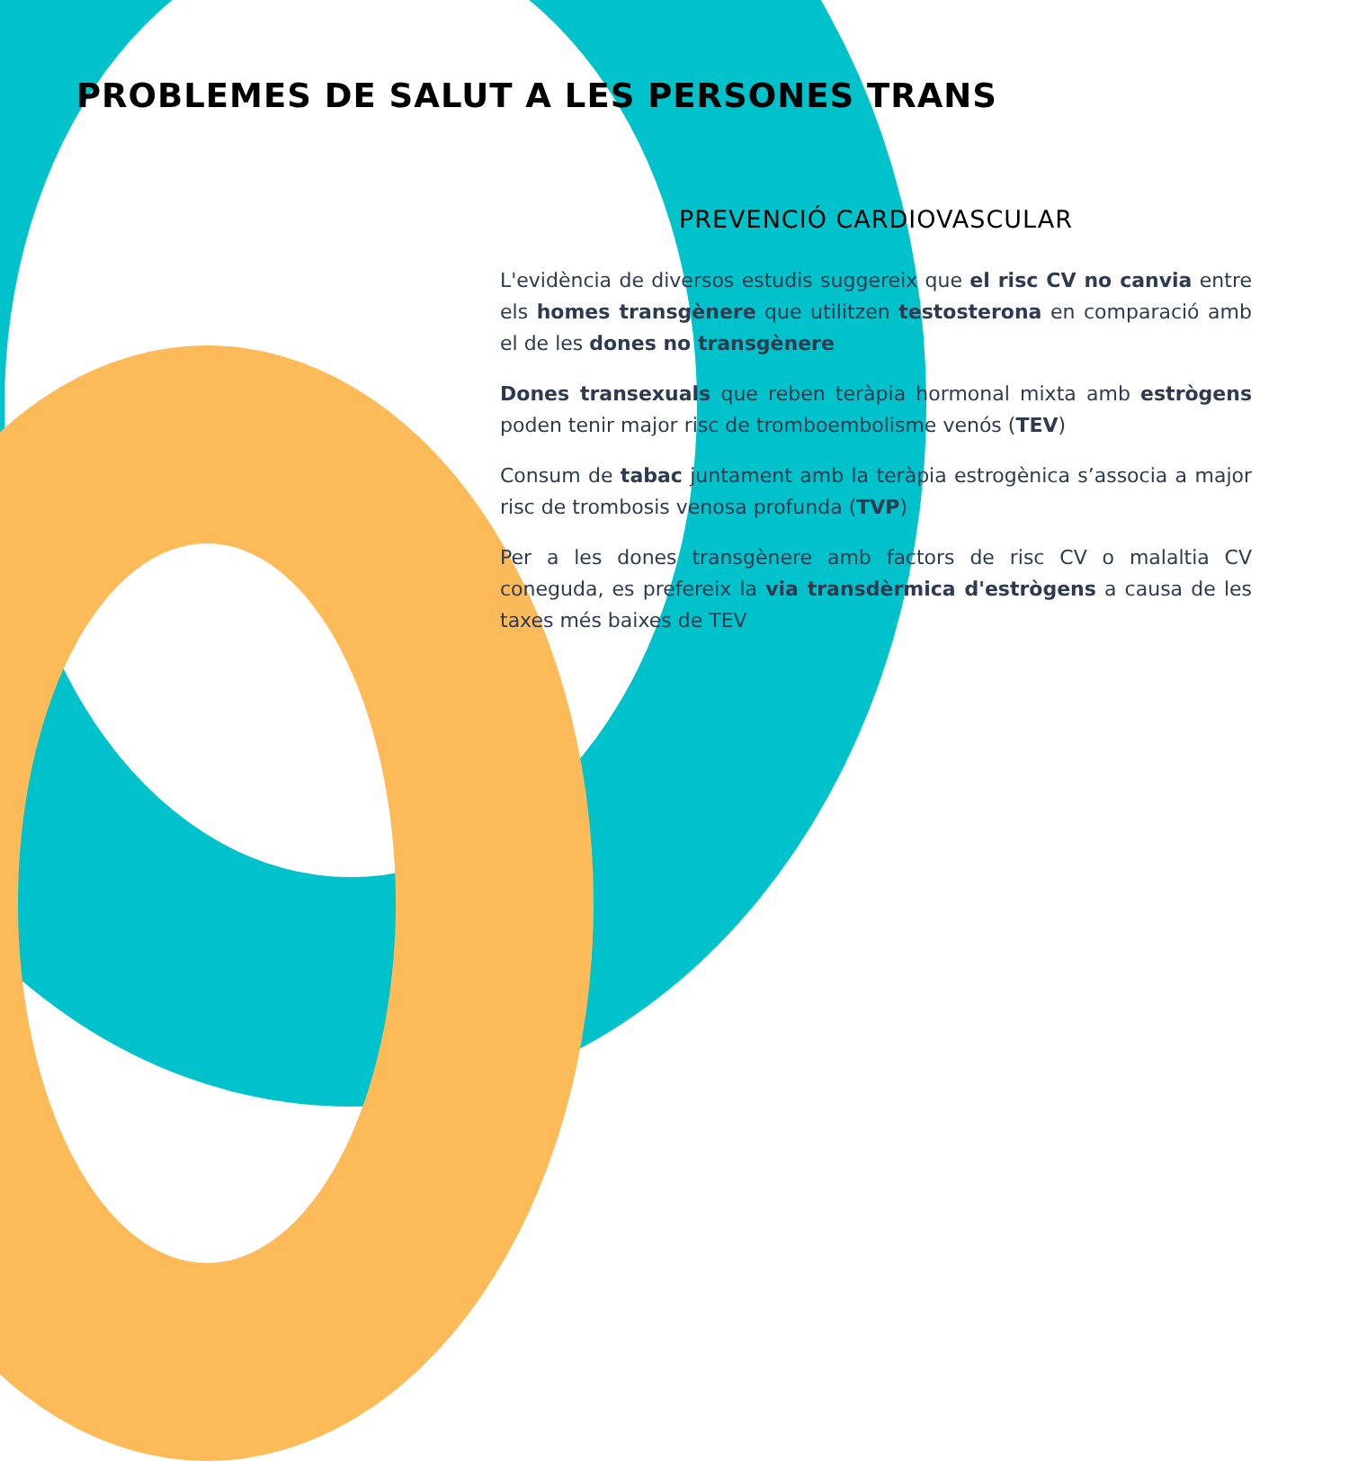PROBLEMES DE SALUT A LES PERSONES TRANS
PREVENCIÓ CARDIOVASCULAR
L'evidència de diversos estudis suggereix que el risc CV no canvia entre els homes transgènere que utilitzen testosterona en comparació amb el de les dones no transgènere
Dones transexuals que reben teràpia hormonal mixta amb estrògens poden tenir major risc de tromboembolisme venós (TEV)
Consum de tabac juntament amb la teràpia estrogènica s’associa a major risc de trombosis venosa profunda (TVP)
Per a les dones transgènere amb factors de risc CV o malaltia CV coneguda, es prefereix la via transdèrmica d'estrògens a causa de les taxes més baixes de TEV